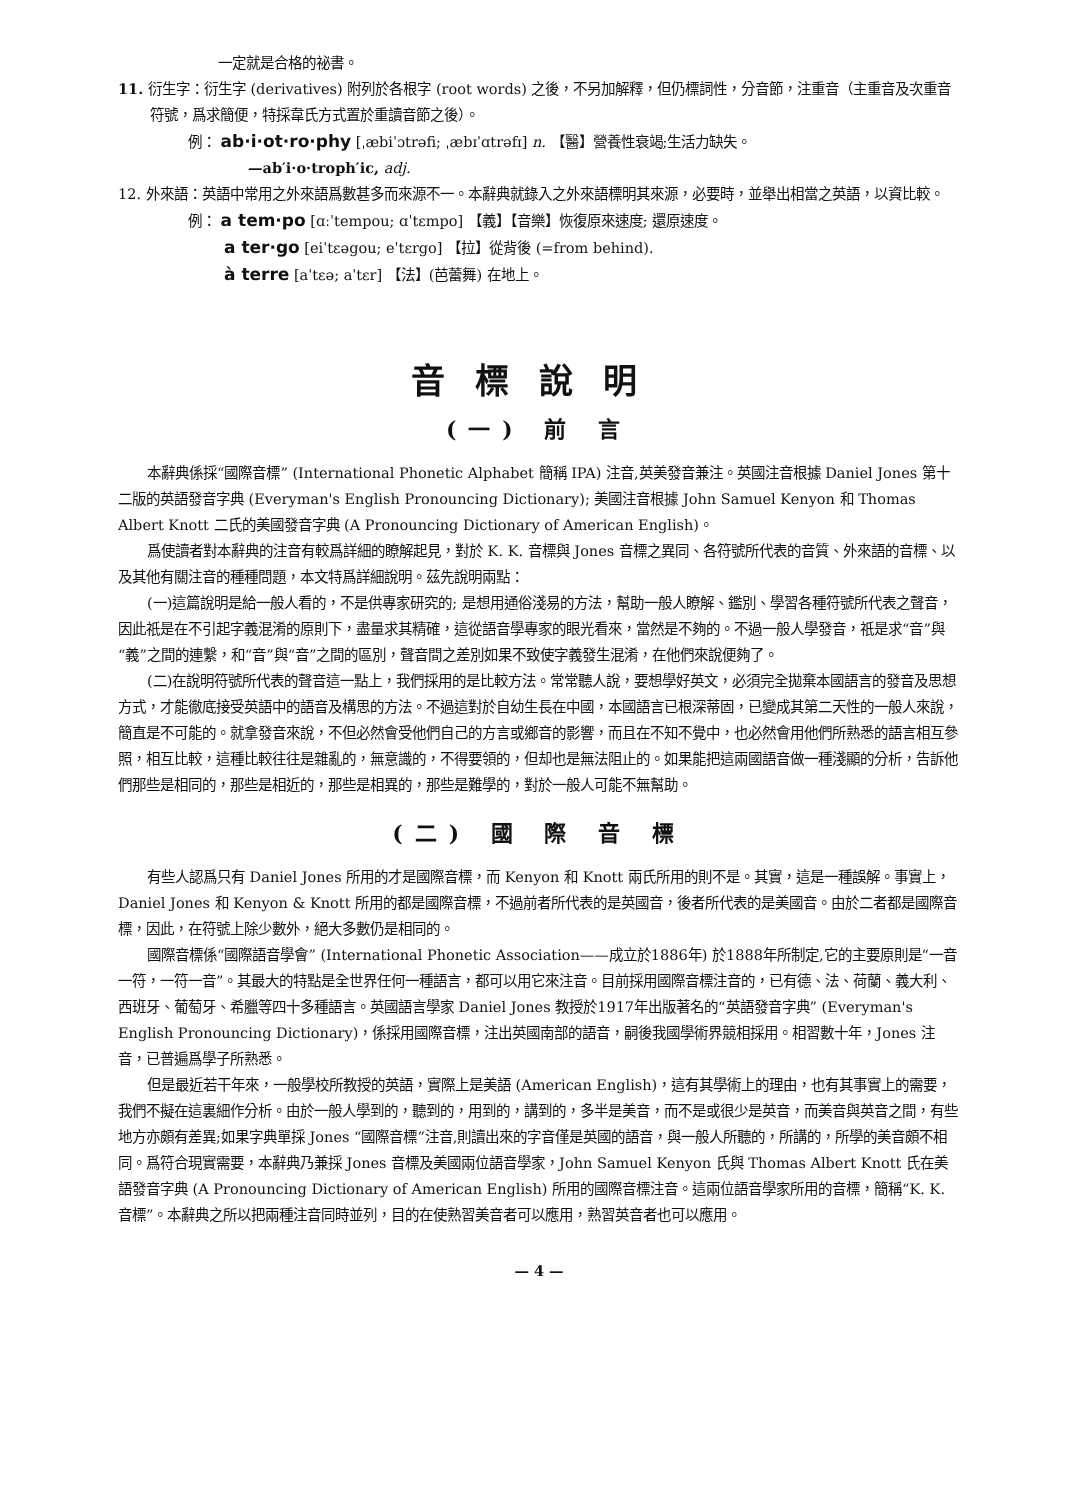一定就是合格的祕書。
11. 衍生字：衍生字 (derivatives) 附列於各根字 (root words) 之後，不另加解釋，但仍標詞性，分音節，注重音（主重音及次重音符號，爲求簡便，特採韋氏方式置於重讀音節之後）。
例： ab·i·ot·ro·phy [ˌæbiˈɔtrəfi; ˌæbɪˈɑtrəfɪ] n. 【醫】營養性衰竭;生活力缺失。
—ab′i·o·troph′ic, adj.
12. 外來語：英語中常用之外來語爲數甚多而來源不一。本辭典就錄入之外來語標明其來源，必要時，並舉出相當之英語，以資比較。
例： a tem·po [ɑːˈtempou; ɑˈtɛmpo] 【義】【音樂】恢復原來速度; 還原速度。
a ter·go [eiˈtɛəgou; eˈtɛrgo] 【拉】從背後 (=from behind).
à terre [aˈtɛə; aˈtɛr] 【法】(芭蕾舞) 在地上。
音標說明
(一) 前 言
本辭典係採“國際音標” (International Phonetic Alphabet 簡稱 IPA) 注音,英美發音兼注。英國注音根據 Daniel Jones 第十二版的英語發音字典 (Everyman's English Pronouncing Dictionary); 美國注音根據 John Samuel Kenyon 和 Thomas Albert Knott 二氏的美國發音字典 (A Pronouncing Dictionary of American English)。
爲使讀者對本辭典的注音有較爲詳細的瞭解起見，對於 K. K. 音標與 Jones 音標之異同、各符號所代表的音質、外來語的音標、以及其他有關注音的種種問題，本文特爲詳細說明。茲先說明兩點：
(一)這篇說明是給一般人看的，不是供專家研究的; 是想用通俗淺易的方法，幫助一般人瞭解、鑑別、學習各種符號所代表之聲音，因此祇是在不引起字義混淆的原則下，盡量求其精確，這從語音學專家的眼光看來，當然是不夠的。不過一般人學發音，祇是求“音”與“義”之間的連繫，和“音”與“音”之間的區別，聲音間之差別如果不致使字義發生混淆，在他們來說便夠了。
(二)在說明符號所代表的聲音這一點上，我們採用的是比較方法。常常聽人說，要想學好英文，必須完全拋棄本國語言的發音及思想方式，才能徹底接受英語中的語音及構思的方法。不過這對於自幼生長在中國，本國語言已根深蒂固，已變成其第二天性的一般人來說，簡直是不可能的。就拿發音來說，不但必然會受他們自己的方言或鄉音的影響，而且在不知不覺中，也必然會用他們所熟悉的語言相互參照，相互比較，這種比較往往是雜亂的，無意識的，不得要領的，但却也是無法阻止的。如果能把這兩國語音做一種淺顯的分析，告訴他們那些是相同的，那些是相近的，那些是相異的，那些是難學的，對於一般人可能不無幫助。
(二) 國 際 音 標
有些人認爲只有 Daniel Jones 所用的才是國際音標，而 Kenyon 和 Knott 兩氏所用的則不是。其實，這是一種誤解。事實上，Daniel Jones 和 Kenyon & Knott 所用的都是國際音標，不過前者所代表的是英國音，後者所代表的是美國音。由於二者都是國際音標，因此，在符號上除少數外，絕大多數仍是相同的。
國際音標係“國際語音學會” (International Phonetic Association——成立於1886年) 於1888年所制定,它的主要原則是“一音一符，一符一音”。其最大的特點是全世界任何一種語言，都可以用它來注音。目前採用國際音標注音的，已有德、法、荷蘭、義大利、西班牙、葡萄牙、希臘等四十多種語言。英國語言學家 Daniel Jones 教授於1917年出版著名的“英語發音字典” (Everyman's English Pronouncing Dictionary)，係採用國際音標，注出英國南部的語音，嗣後我國學術界競相採用。相習數十年，Jones 注音，已普遍爲學子所熟悉。
但是最近若干年來，一般學校所教授的英語，實際上是美語 (American English)，這有其學術上的理由，也有其事實上的需要，我們不擬在這裏細作分析。由於一般人學到的，聽到的，用到的，講到的，多半是美音，而不是或很少是英音，而美音與英音之間，有些地方亦頗有差異;如果字典單採 Jones “國際音標”注音,則讀出來的字音僅是英國的語音，與一般人所聽的，所講的，所學的美音頗不相同。爲符合現實需要，本辭典乃兼採 Jones 音標及美國兩位語音學家，John Samuel Kenyon 氏與 Thomas Albert Knott 氏在美語發音字典 (A Pronouncing Dictionary of American English) 所用的國際音標注音。這兩位語音學家所用的音標，簡稱“K. K. 音標”。本辭典之所以把兩種注音同時並列，目的在使熟習美音者可以應用，熟習英音者也可以應用。
— 4 —